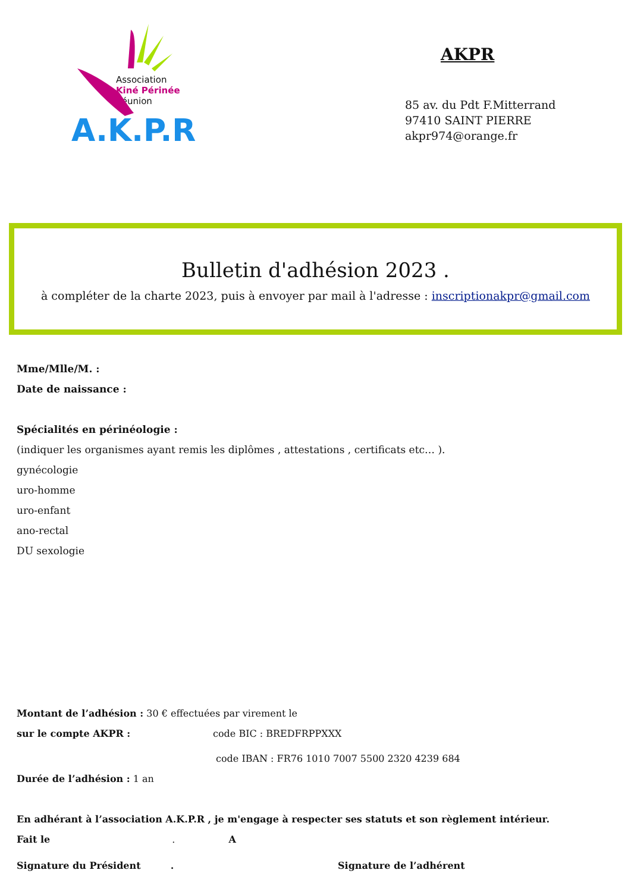Association
Kiné Périnée
Réunion
A.K.P.R
AKPR
85 av. du Pdt F.Mitterrand
97410 SAINT PIERRE
akpr974@orange.fr
Bulletin d'adhésion 2023 .
à compléter de la charte 2023, puis à envoyer par mail à l'adresse : inscriptionakpr@gmail.com
Mme/Mlle/M. :
Date de naissance :
Spécialités en périnéologie :
(indiquer les organismes ayant remis les diplômes , attestations , certificats etc… ).
gynécologie
uro-homme
uro-enfant
ano-rectal
DU sexologie
Montant de l’adhésion : 30 € effectuées par virement le
sur le compte AKPR : code BIC : BREDFRPPXXX
code IBAN : FR76 1010 7007 5500 2320 4239 684
Durée de l’adhésion : 1 an
En adhérant à l’association A.K.P.R , je m'engage à respecter ses statuts et son règlement intérieur.
Fait le . A
Signature du Président . Signature de l’adhérent